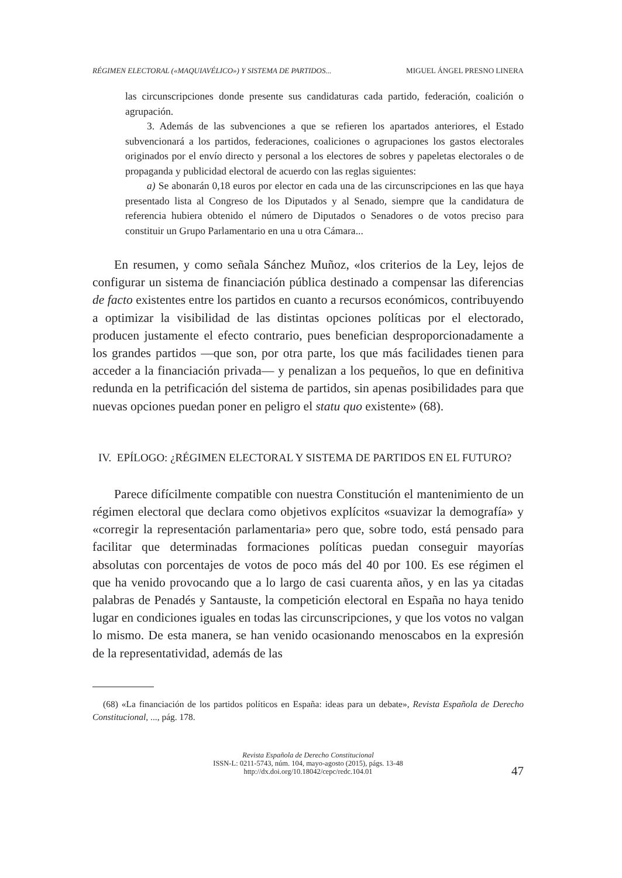RÉGIMEN ELECTORAL («MAQUIAVÉLICO») Y SISTEMA DE PARTIDOS... MIGUEL ÁNGEL PRESNO LINERA
las circunscripciones donde presente sus candidaturas cada partido, federación, coalición o agrupación.
3. Además de las subvenciones a que se refieren los apartados anteriores, el Estado subvencionará a los partidos, federaciones, coaliciones o agrupaciones los gastos electorales originados por el envío directo y personal a los electores de sobres y papeletas electorales o de propaganda y publicidad electoral de acuerdo con las reglas siguientes:
a) Se abonarán 0,18 euros por elector en cada una de las circunscripciones en las que haya presentado lista al Congreso de los Diputados y al Senado, siempre que la candidatura de referencia hubiera obtenido el número de Diputados o Senadores o de votos preciso para constituir un Grupo Parlamentario en una u otra Cámara...
En resumen, y como señala Sánchez Muñoz, «los criterios de la Ley, lejos de configurar un sistema de financiación pública destinado a compensar las diferencias de facto existentes entre los partidos en cuanto a recursos económicos, contribuyendo a optimizar la visibilidad de las distintas opciones políticas por el electorado, producen justamente el efecto contrario, pues benefician desproporcionadamente a los grandes partidos —que son, por otra parte, los que más facilidades tienen para acceder a la financiación privada— y penalizan a los pequeños, lo que en definitiva redunda en la petrificación del sistema de partidos, sin apenas posibilidades para que nuevas opciones puedan poner en peligro el statu quo existente» (68).
IV. EPÍLOGO: ¿RÉGIMEN ELECTORAL Y SISTEMA DE PARTIDOS EN EL FUTURO?
Parece difícilmente compatible con nuestra Constitución el mantenimiento de un régimen electoral que declara como objetivos explícitos «suavizar la demografía» y «corregir la representación parlamentaria» pero que, sobre todo, está pensado para facilitar que determinadas formaciones políticas puedan conseguir mayorías absolutas con porcentajes de votos de poco más del 40 por 100. Es ese régimen el que ha venido provocando que a lo largo de casi cuarenta años, y en las ya citadas palabras de Penadés y Santauste, la competición electoral en España no haya tenido lugar en condiciones iguales en todas las circunscripciones, y que los votos no valgan lo mismo. De esta manera, se han venido ocasionando menoscabos en la expresión de la representatividad, además de las
(68) «La financiación de los partidos políticos en España: ideas para un debate», Revista Española de Derecho Constitucional, ..., pág. 178.
Revista Española de Derecho Constitucional
ISSN-L: 0211-5743, núm. 104, mayo-agosto (2015), págs. 13-48
http://dx.doi.org/10.18042/cepc/redc.104.01
47